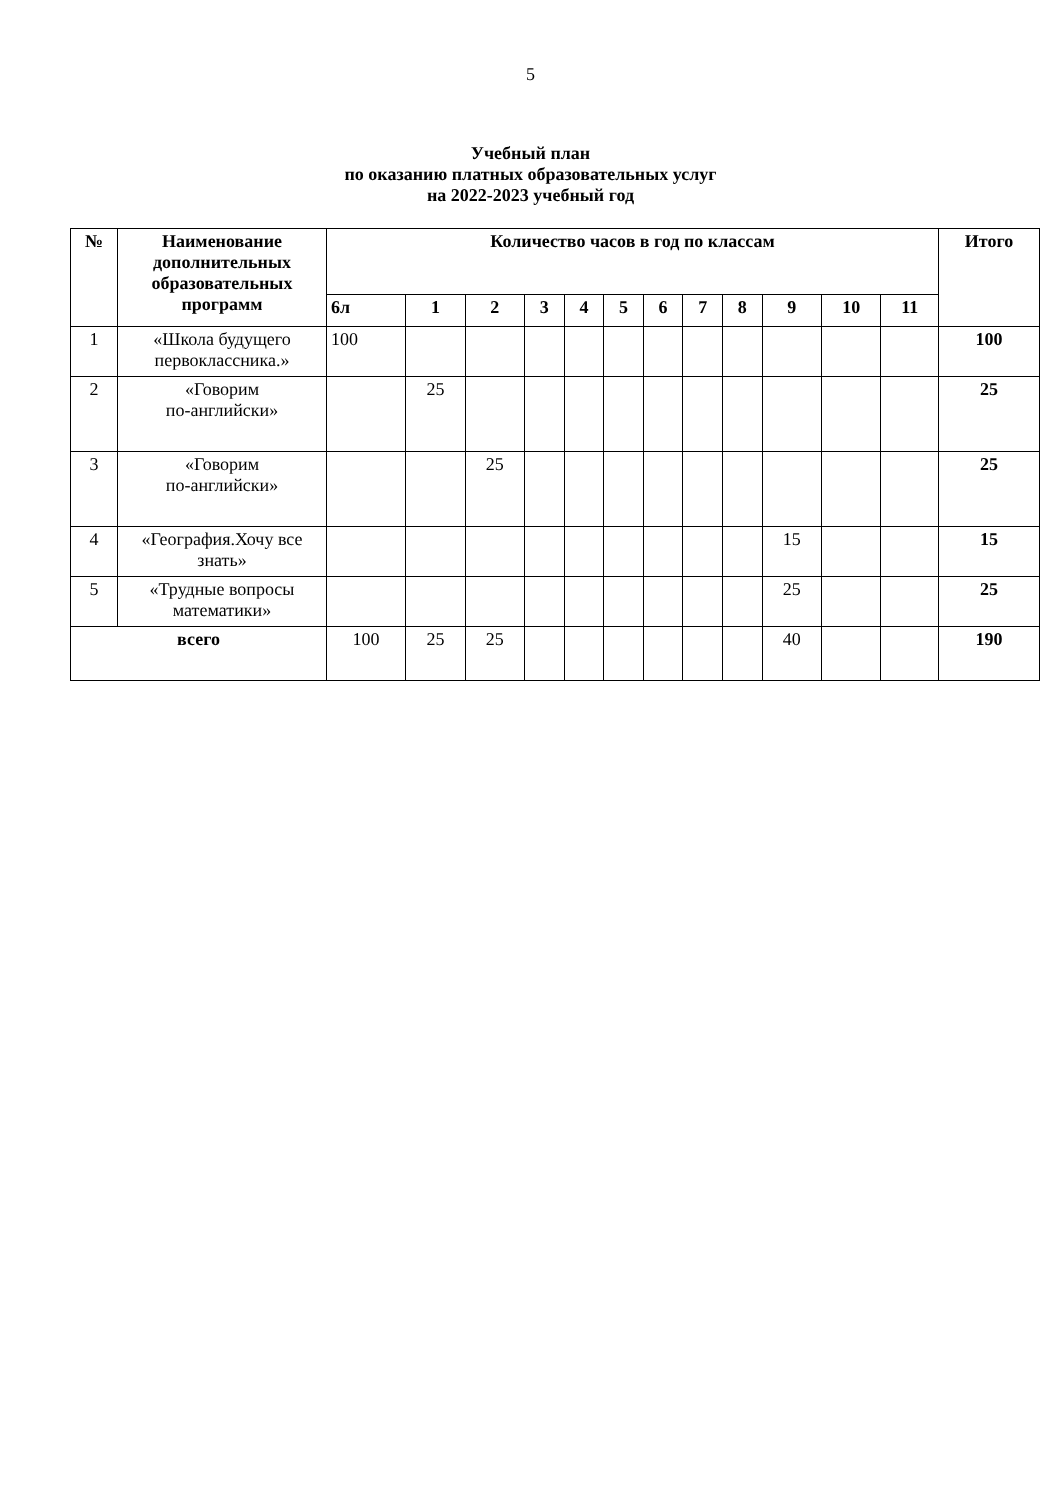5
Учебный план
по оказанию платных образовательных услуг
на 2022-2023 учебный год
| № | Наименование дополнительных образовательных программ | Количество часов в год по классам | | | | | | | | | | | | Итого |
| --- | --- | --- | --- | --- | --- | --- | --- | --- | --- | --- | --- | --- | --- | --- |
| | | 6л | 1 | 2 | 3 | 4 | 5 | 6 | 7 | 8 | 9 | 10 | 11 | |
| 1 | «Школа будущего первоклассника.» | 100 | | | | | | | | | | | | 100 |
| 2 | «Говорим по-английски» | | 25 | | | | | | | | | | | 25 |
| 3 | «Говорим по-английски» | | | 25 | | | | | | | | | | 25 |
| 4 | «География.Хочу все знать» | | | | | | | | | | 15 | | | 15 |
| 5 | «Трудные вопросы математики» | | | | | | | | | | 25 | | | 25 |
| всего | | 100 | 25 | 25 | | | | | | | 40 | | | 190 |